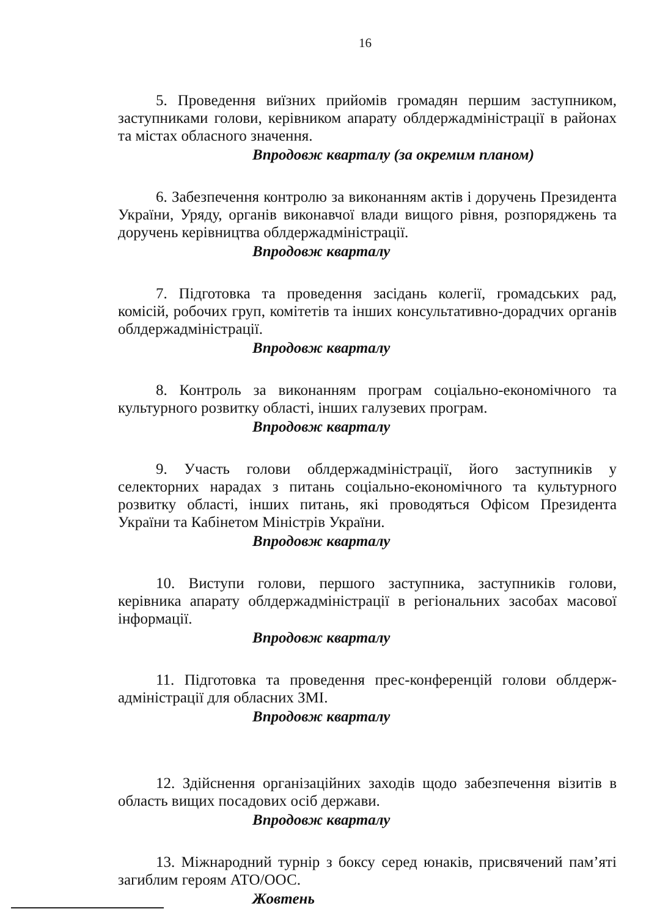16
5. Проведення виїзних прийомів громадян першим заступником, заступниками голови, керівником апарату облдержадміністрації в районах та містах обласного значення.
Впродовж кварталу (за окремим планом)
6. Забезпечення контролю за виконанням актів і доручень Президента України, Уряду, органів виконавчої влади вищого рівня, розпоряджень та доручень керівництва облдержадміністрації.
Впродовж кварталу
7. Підготовка та проведення засідань колегії, громадських рад, комісій, робочих груп, комітетів та інших консультативно-дорадчих органів облдержадміністрації.
Впродовж кварталу
8. Контроль за виконанням програм соціально-економічного та культурного розвитку області, інших галузевих програм.
Впродовж кварталу
9. Участь голови облдержадміністрації, його заступників у селекторних нарадах з питань соціально-економічного та культурного розвитку області, інших питань, які проводяться Офісом Президента України та Кабінетом Міністрів України.
Впродовж кварталу
10. Виступи голови, першого заступника, заступників голови, керівника апарату облдержадміністрації в регіональних засобах масової інформації.
Впродовж кварталу
11. Підготовка та проведення прес-конференцій голови облдерж-адміністрації для обласних ЗМІ.
Впродовж кварталу
12. Здійснення організаційних заходів щодо забезпечення візитів в область вищих посадових осіб держави.
Впродовж кварталу
13. Міжнародний турнір з боксу серед юнаків, присвячений пам’яті загиблим героям АТО/ООС.
Жовтень